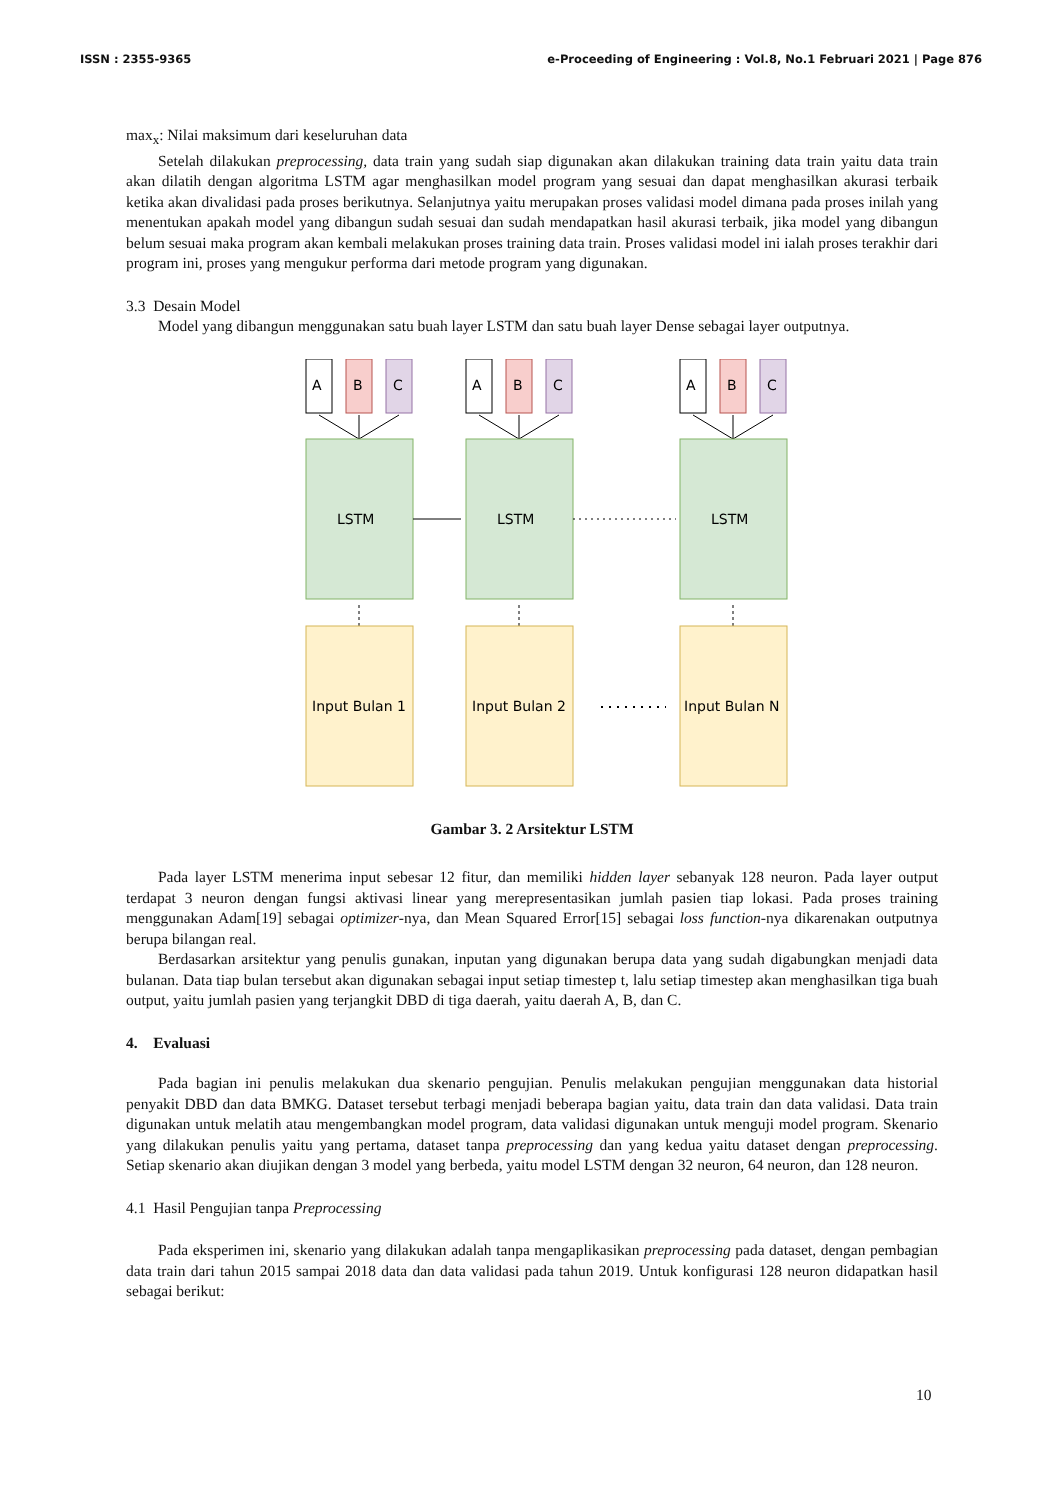ISSN : 2355-9365 e-Proceeding of Engineering : Vol.8, No.1 Februari 2021 | Page 876
max<sub>x</sub>: Nilai maksimum dari keseluruhan data
Setelah dilakukan preprocessing, data train yang sudah siap digunakan akan dilakukan training data train yaitu data train akan dilatih dengan algoritma LSTM agar menghasilkan model program yang sesuai dan dapat menghasilkan akurasi terbaik ketika akan divalidasi pada proses berikutnya. Selanjutnya yaitu merupakan proses validasi model dimana pada proses inilah yang menentukan apakah model yang dibangun sudah sesuai dan sudah mendapatkan hasil akurasi terbaik, jika model yang dibangun belum sesuai maka program akan kembali melakukan proses training data train. Proses validasi model ini ialah proses terakhir dari program ini, proses yang mengukur performa dari metode program yang digunakan.
3.3 Desain Model
Model yang dibangun menggunakan satu buah layer LSTM dan satu buah layer Dense sebagai layer outputnya.
A
B
C
LSTM
Input Bulan 1
A
B
C
LSTM
Input Bulan 2
A
B
C
LSTM
Input Bulan N
Gambar 3. 2 Arsitektur LSTM
Pada layer LSTM menerima input sebesar 12 fitur, dan memiliki hidden layer sebanyak 128 neuron. Pada layer output terdapat 3 neuron dengan fungsi aktivasi linear yang merepresentasikan jumlah pasien tiap lokasi. Pada proses training menggunakan Adam[19] sebagai optimizer-nya, dan Mean Squared Error[15] sebagai loss function-nya dikarenakan outputnya berupa bilangan real.
Berdasarkan arsitektur yang penulis gunakan, inputan yang digunakan berupa data yang sudah digabungkan menjadi data bulanan. Data tiap bulan tersebut akan digunakan sebagai input setiap timestep t, lalu setiap timestep akan menghasilkan tiga buah output, yaitu jumlah pasien yang terjangkit DBD di tiga daerah, yaitu daerah A, B, dan C.
4. Evaluasi
Pada bagian ini penulis melakukan dua skenario pengujian. Penulis melakukan pengujian menggunakan data historial penyakit DBD dan data BMKG. Dataset tersebut terbagi menjadi beberapa bagian yaitu, data train dan data validasi. Data train digunakan untuk melatih atau mengembangkan model program, data validasi digunakan untuk menguji model program. Skenario yang dilakukan penulis yaitu yang pertama, dataset tanpa preprocessing dan yang kedua yaitu dataset dengan preprocessing. Setiap skenario akan diujikan dengan 3 model yang berbeda, yaitu model LSTM dengan 32 neuron, 64 neuron, dan 128 neuron.
4.1 Hasil Pengujian tanpa Preprocessing
Pada eksperimen ini, skenario yang dilakukan adalah tanpa mengaplikasikan preprocessing pada dataset, dengan pembagian data train dari tahun 2015 sampai 2018 data dan data validasi pada tahun 2019. Untuk konfigurasi 128 neuron didapatkan hasil sebagai berikut:
10